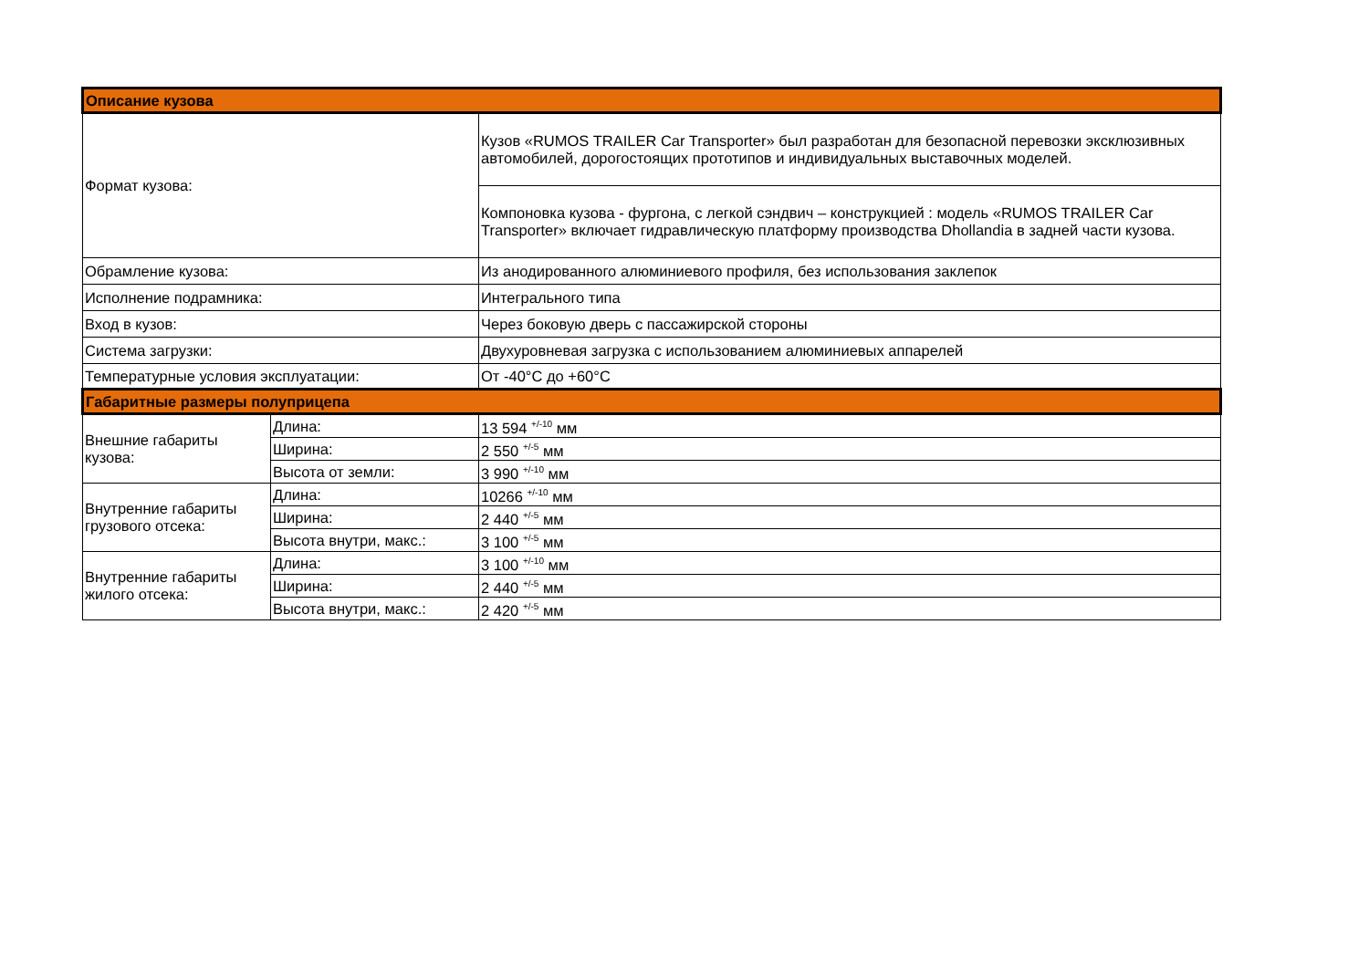| Описание кузова | | |
| --- | --- | --- |
| Формат кузова: | | Кузов «RUMOS TRAILER Car Transporter» был разработан для безопасной перевозки эксклюзивных автомобилей, дорогостоящих прототипов и индивидуальных выставочных моделей. |
| | | Компоновка кузова - фургона, с легкой сэндвич – конструкцией : модель «RUMOS TRAILER Car Transporter» включает гидравлическую платформу производства Dhollandia в задней части кузова. |
| Обрамление кузова: | | Из анодированного алюминиевого профиля, без использования заклепок |
| Исполнение подрамника: | | Интегрального типа |
| Вход в кузов: | | Через боковую дверь с пассажирской стороны |
| Система загрузки: | | Двухуровневая загрузка с использованием алюминиевых аппарелей |
| Температурные условия эксплуатации: | | От -40°C до +60°C |
| Габаритные размеры полуприцепа | | |
| Внешние габариты кузова: | Длина: | 13 594 <sup>+/-10</sup> мм |
| | Ширина: | 2 550 <sup>+/-5</sup> мм |
| | Высота от земли: | 3 990 <sup>+/-10</sup> мм |
| Внутренние габариты грузового отсека: | Длина: | 10266 <sup>+/-10</sup> мм |
| | Ширина: | 2 440 <sup>+/-5</sup> мм |
| | Высота внутри, макс.: | 3 100 <sup>+/-5</sup> мм |
| Внутренние габариты жилого отсека: | Длина: | 3 100 <sup>+/-10</sup> мм |
| | Ширина: | 2 440 <sup>+/-5</sup> мм |
| | Высота внутри, макс.: | 2 420 <sup>+/-5</sup> мм |